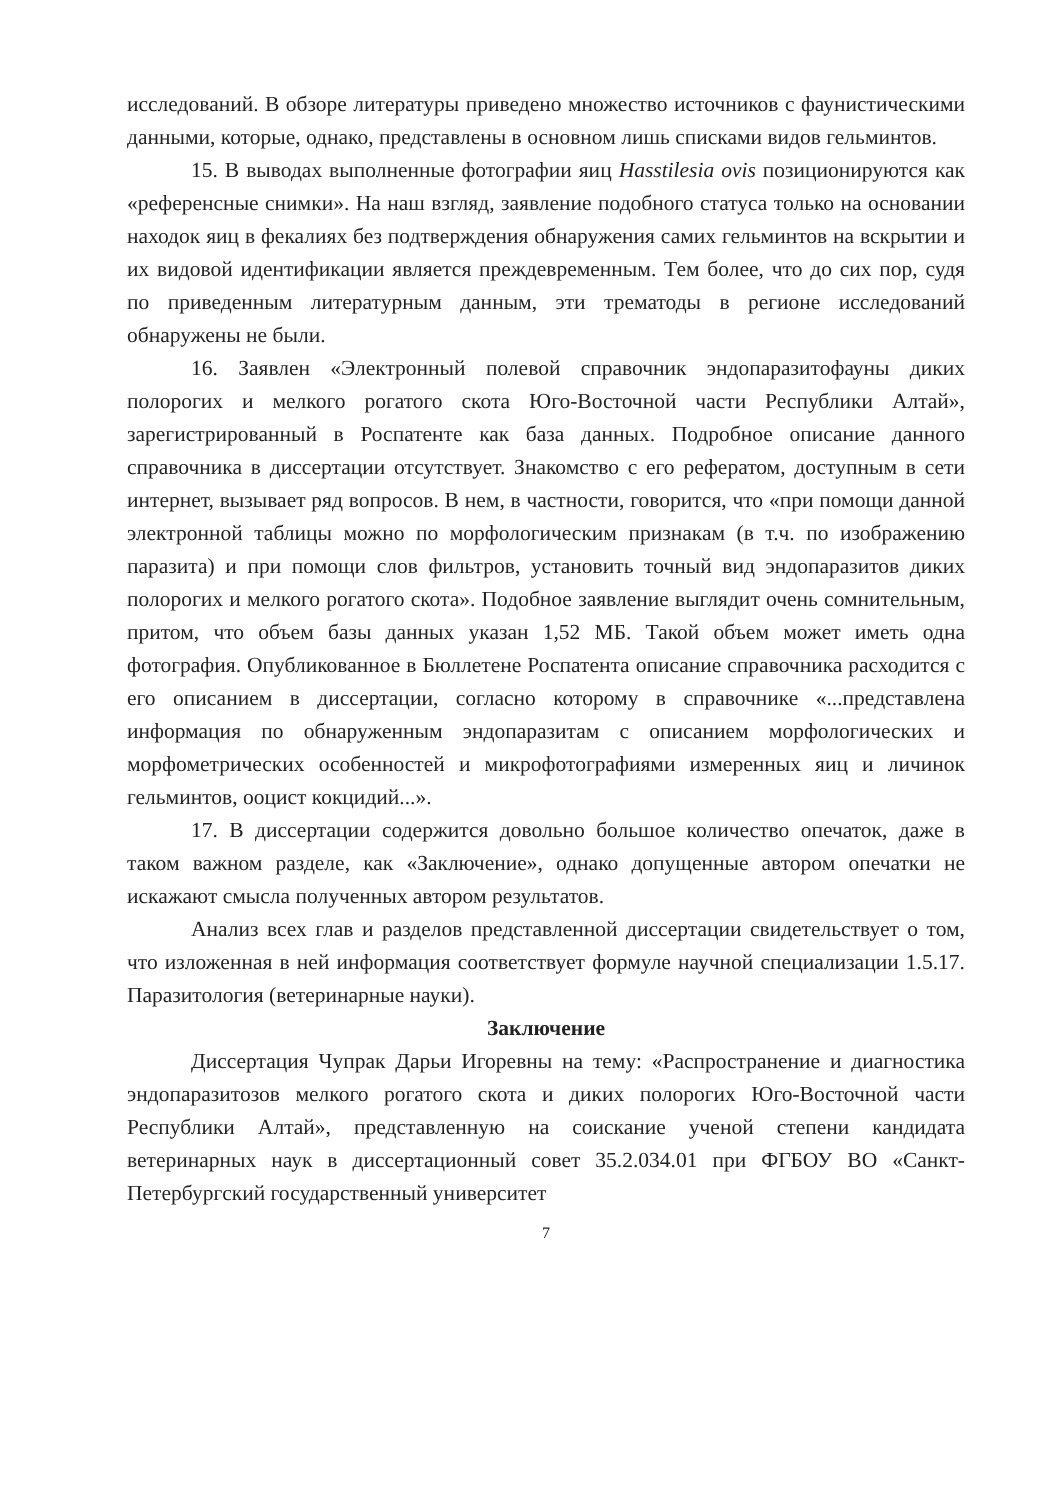исследований. В обзоре литературы приведено множество источников с фаунистическими данными, которые, однако, представлены в основном лишь списками видов гельминтов.
15. В выводах выполненные фотографии яиц Hasstilesia ovis позиционируются как «референсные снимки». На наш взгляд, заявление подобного статуса только на основании находок яиц в фекалиях без подтверждения обнаружения самих гельминтов на вскрытии и их видовой идентификации является преждевременным. Тем более, что до сих пор, судя по приведенным литературным данным, эти трематоды в регионе исследований обнаружены не были.
16. Заявлен «Электронный полевой справочник эндопаразитофауны диких полорогих и мелкого рогатого скота Юго-Восточной части Республики Алтай», зарегистрированный в Роспатенте как база данных. Подробное описание данного справочника в диссертации отсутствует. Знакомство с его рефератом, доступным в сети интернет, вызывает ряд вопросов. В нем, в частности, говорится, что «при помощи данной электронной таблицы можно по морфологическим признакам (в т.ч. по изображению паразита) и при помощи слов фильтров, установить точный вид эндопаразитов диких полорогих и мелкого рогатого скота». Подобное заявление выглядит очень сомнительным, притом, что объем базы данных указан 1,52 МБ. Такой объем может иметь одна фотография. Опубликованное в Бюллетене Роспатента описание справочника расходится с его описанием в диссертации, согласно которому в справочнике «...представлена информация по обнаруженным эндопаразитам с описанием морфологических и морфометрических особенностей и микрофотографиями измеренных яиц и личинок гельминтов, ооцист кокцидий...».
17. В диссертации содержится довольно большое количество опечаток, даже в таком важном разделе, как «Заключение», однако допущенные автором опечатки не искажают смысла полученных автором результатов.
Анализ всех глав и разделов представленной диссертации свидетельствует о том, что изложенная в ней информация соответствует формуле научной специализации 1.5.17. Паразитология (ветеринарные науки).
Заключение
Диссертация Чупрак Дарьи Игоревны на тему: «Распространение и диагностика эндопаразитозов мелкого рогатого скота и диких полорогих Юго-Восточной части Республики Алтай», представленную на соискание ученой степени кандидата ветеринарных наук в диссертационный совет 35.2.034.01 при ФГБОУ ВО «Санкт-Петербургский государственный университет
7